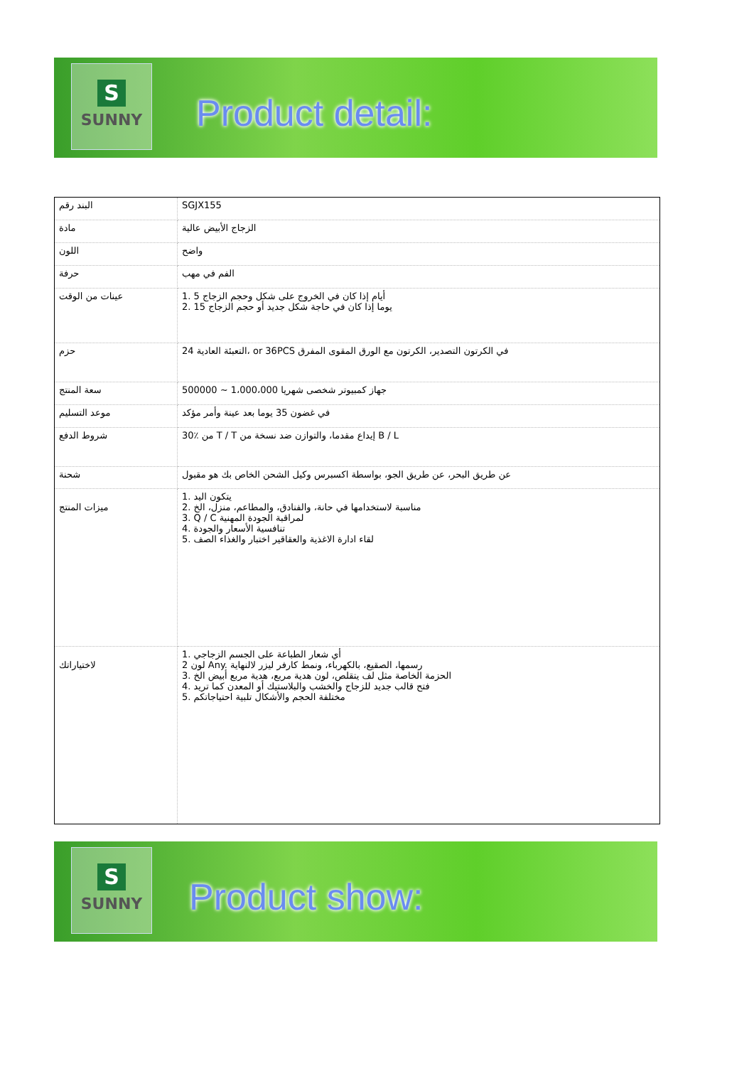S
SUNNY
Product detail:
| البند رقم | SGJX155 |
| مادة | الزجاج الأبيض عالية |
| اللون | واضح |
| حرفة | الفم في مهب |
| عينات من الوقت | 1. 5 أيام إذا كان في الخروج على شكل وحجم الزجاج 2. 15 يوما إذا كان في حاجة شكل جديد أو حجم الزجاج |
| حزم | 24 التعبئة العادية، or 36PCS في الكرتون التصدير، الكرتون مع الورق المقوى المفرق |
| سعة المنتج | 500000 ~ 1،000،000 جهاز كمبيوتر شخصى شهريا |
| موعد التسليم | في غضون 35 يوما بعد عينة وأمر مؤكد |
| شروط الدفع | 30٪ من T / T إيداع مقدما، والتوازن ضد نسخة من B / L |
| شحنة | عن طريق البحر، عن طريق الجو، بواسطة اكسبرس وكيل الشحن الخاص بك هو مقبول |
| ميزات المنتج | 1. يتكون اليد 2. مناسبة لاستخدامها في حانة، والفنادق، والمطاعم، منزل، الخ 3. Q / C لمراقبة الجودة المهنية 4. تنافسية الأسعار والجودة 5. لقاء ادارة الاغذية والعقاقير اختبار والغذاء الصف |
| لاختياراتك | 1. أي شعار الطباعة على الجسم الزجاجي 2 لون Any. رسمها، الصقيع، بالكهرباء، ونمط كارفر ليزر لالنهاية 3. الحزمة الخاصة مثل لف يتقلص، لون هدية مربع، هدية مربع أبيض الخ 4. فتح قالب جديد للزجاج والخشب والبلاستيك أو المعدن كما تريد 5. مختلفة الحجم والأشكال تلبية احتياجاتكم |
S
SUNNY
Product show: